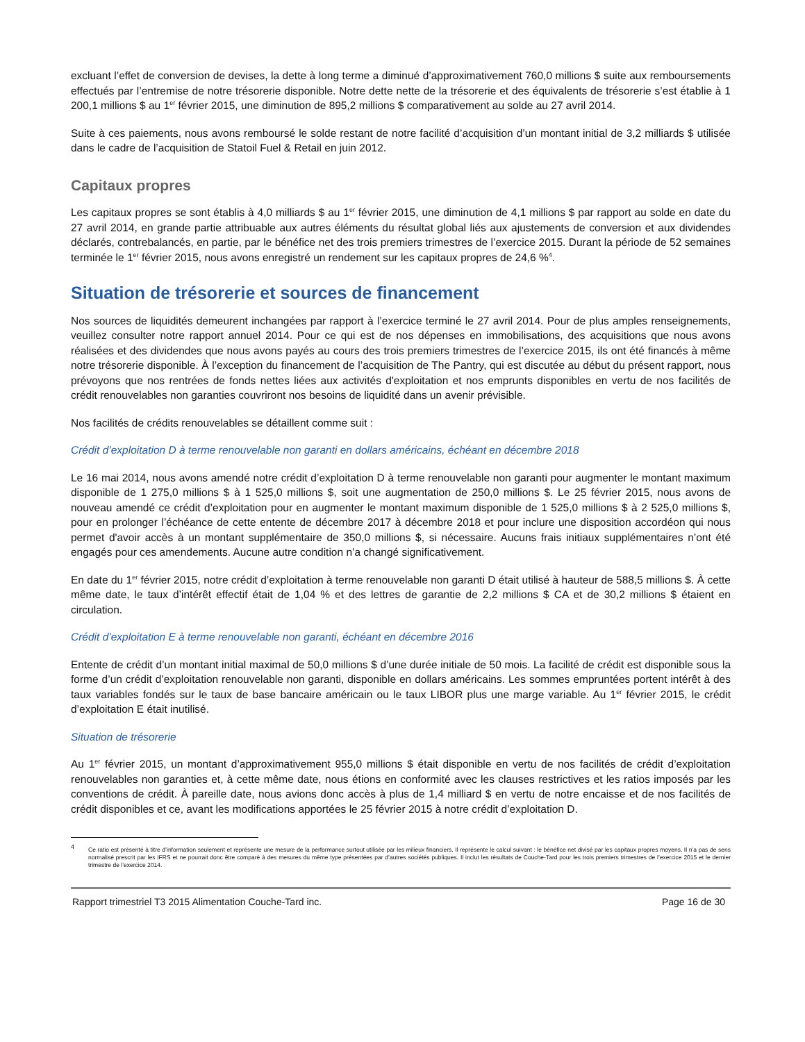excluant l’effet de conversion de devises, la dette à long terme a diminué d’approximativement 760,0 millions $ suite aux remboursements effectués par l’entremise de notre trésorerie disponible. Notre dette nette de la trésorerie et des équivalents de trésorerie s’est établie à 1 200,1 millions $ au 1<sup>er</sup> février 2015, une diminution de 895,2 millions $ comparativement au solde au 27 avril 2014.
Suite à ces paiements, nous avons remboursé le solde restant de notre facilité d’acquisition d’un montant initial de 3,2 milliards $ utilisée dans le cadre de l’acquisition de Statoil Fuel & Retail en juin 2012.
Capitaux propres
Les capitaux propres se sont établis à 4,0 milliards $ au 1<sup>er</sup> février 2015, une diminution de 4,1 millions $ par rapport au solde en date du 27 avril 2014, en grande partie attribuable aux autres éléments du résultat global liés aux ajustements de conversion et aux dividendes déclarés, contrebalancés, en partie, par le bénéfice net des trois premiers trimestres de l’exercice 2015. Durant la période de 52 semaines terminée le 1<sup>er</sup> février 2015, nous avons enregistré un rendement sur les capitaux propres de 24,6 %<sup>4</sup>.
Situation de trésorerie et sources de financement
Nos sources de liquidités demeurent inchangées par rapport à l’exercice terminé le 27 avril 2014. Pour de plus amples renseignements, veuillez consulter notre rapport annuel 2014. Pour ce qui est de nos dépenses en immobilisations, des acquisitions que nous avons réalisées et des dividendes que nous avons payés au cours des trois premiers trimestres de l’exercice 2015, ils ont été financés à même notre trésorerie disponible. À l’exception du financement de l’acquisition de The Pantry, qui est discutée au début du présent rapport, nous prévoyons que nos rentrées de fonds nettes liées aux activités d'exploitation et nos emprunts disponibles en vertu de nos facilités de crédit renouvelables non garanties couvriront nos besoins de liquidité dans un avenir prévisible.
Nos facilités de crédits renouvelables se détaillent comme suit :
Crédit d’exploitation D à terme renouvelable non garanti en dollars américains, échéant en décembre 2018
Le 16 mai 2014, nous avons amendé notre crédit d’exploitation D à terme renouvelable non garanti pour augmenter le montant maximum disponible de 1 275,0 millions $ à 1 525,0 millions $, soit une augmentation de 250,0 millions $. Le 25 février 2015, nous avons de nouveau amendé ce crédit d’exploitation pour en augmenter le montant maximum disponible de 1 525,0 millions $ à 2 525,0 millions $, pour en prolonger l’échéance de cette entente de décembre 2017 à décembre 2018 et pour inclure une disposition accordéon qui nous permet d'avoir accès à un montant supplémentaire de 350,0 millions $, si nécessaire. Aucuns frais initiaux supplémentaires n’ont été engagés pour ces amendements. Aucune autre condition n’a changé significativement.
En date du 1<sup>er</sup> février 2015, notre crédit d’exploitation à terme renouvelable non garanti D était utilisé à hauteur de 588,5 millions $. À cette même date, le taux d’intérêt effectif était de 1,04 % et des lettres de garantie de 2,2 millions $ CA et de 30,2 millions $ étaient en circulation.
Crédit d’exploitation E à terme renouvelable non garanti, échéant en décembre 2016
Entente de crédit d’un montant initial maximal de 50,0 millions $ d’une durée initiale de 50 mois. La facilité de crédit est disponible sous la forme d’un crédit d’exploitation renouvelable non garanti, disponible en dollars américains. Les sommes empruntées portent intérêt à des taux variables fondés sur le taux de base bancaire américain ou le taux LIBOR plus une marge variable. Au 1<sup>er</sup> février 2015, le crédit d’exploitation E était inutilisé.
Situation de trésorerie
Au 1<sup>er</sup> février 2015, un montant d’approximativement 955,0 millions $ était disponible en vertu de nos facilités de crédit d’exploitation renouvelables non garanties et, à cette même date, nous étions en conformité avec les clauses restrictives et les ratios imposés par les conventions de crédit. À pareille date, nous avions donc accès à plus de 1,4 milliard $ en vertu de notre encaisse et de nos facilités de crédit disponibles et ce, avant les modifications apportées le 25 février 2015 à notre crédit d’exploitation D.
<sup>4</sup> Ce ratio est présenté à titre d’information seulement et représente une mesure de la performance surtout utilisée par les milieux financiers. Il représente le calcul suivant : le bénéfice net divisé par les capitaux propres moyens. Il n’a pas de sens normalisé prescrit par les IFRS et ne pourrait donc être comparé à des mesures du même type présentées par d’autres sociétés publiques. Il inclut les résultats de Couche-Tard pour les trois premiers trimestres de l’exercice 2015 et le dernier trimestre de l’exercice 2014.
Rapport trimestriel T3 2015 Alimentation Couche-Tard inc. Page 16 de 30